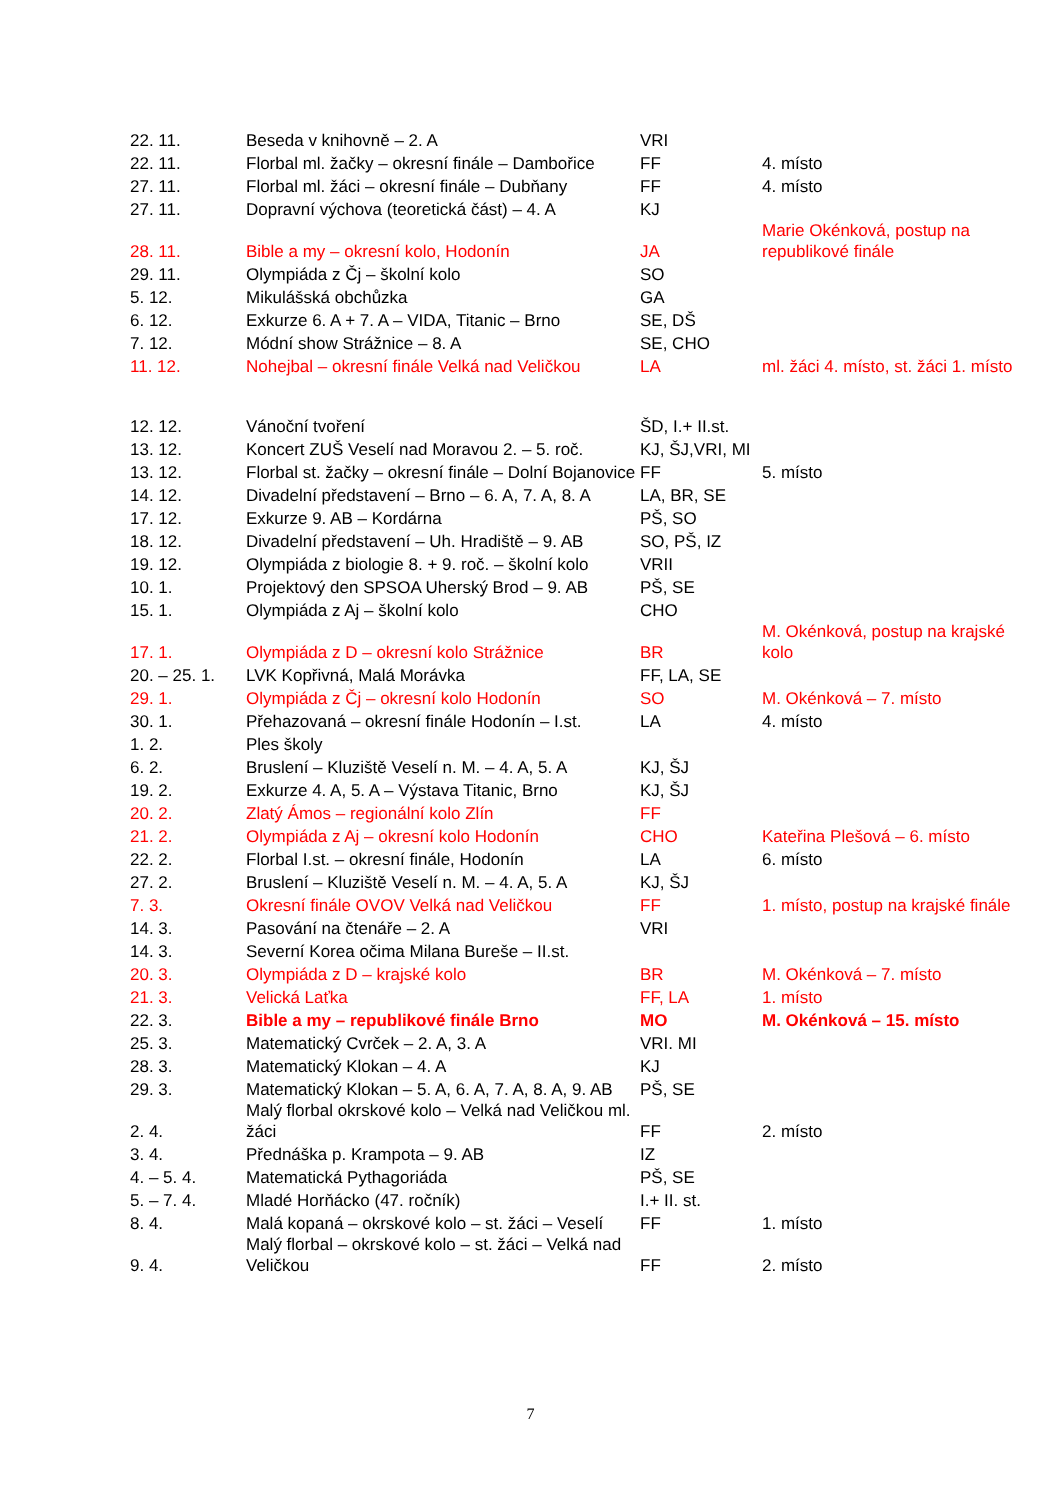| 22. 11. | Beseda v knihovně – 2. A | VRI | |
| 22. 11. | Florbal ml. žačky – okresní finále – Dambořice | FF | 4. místo |
| 27. 11. | Florbal ml. žáci – okresní finále – Dubňany | FF | 4. místo |
| 27. 11. | Dopravní výchova (teoretická část) – 4. A | KJ | |
| 28. 11. | Bible a my – okresní kolo, Hodonín | JA | Marie Okénková, postup na republikové finále |
| 29. 11. | Olympiáda z Čj – školní kolo | SO | |
| 5. 12. | Mikulášská obchůzka | GA | |
| 6. 12. | Exkurze 6. A + 7. A – VIDA, Titanic – Brno | SE, DŠ | |
| 7. 12. | Módní show Strážnice – 8. A | SE, CHO | |
| 11. 12. | Nohejbal – okresní finále Velká nad Veličkou | LA | ml. žáci 4. místo, st. žáci 1. místo |
| 12. 12. | Vánoční tvoření | ŠD, I.+ II.st. | |
| 13. 12. | Koncert ZUŠ Veselí nad Moravou 2. – 5. roč. | KJ, ŠJ,VRI, MI | |
| 13. 12. | Florbal st. žačky – okresní finále – Dolní Bojanovice | FF | 5. místo |
| 14. 12. | Divadelní představení – Brno – 6. A, 7. A, 8. A | LA, BR, SE | |
| 17. 12. | Exkurze 9. AB – Kordárna | PŠ, SO | |
| 18. 12. | Divadelní představení – Uh. Hradiště – 9. AB | SO, PŠ, IZ | |
| 19. 12. | Olympiáda z biologie 8. + 9. roč. – školní kolo | VRII | |
| 10. 1. | Projektový den SPSOA Uherský Brod – 9. AB | PŠ, SE | |
| 15. 1. | Olympiáda z Aj – školní kolo | CHO | |
| 17. 1. | Olympiáda z D – okresní kolo Strážnice | BR | M. Okénková, postup na krajské kolo |
| 20. – 25. 1. | LVK Kopřivná, Malá Morávka | FF, LA, SE | |
| 29. 1. | Olympiáda z Čj – okresní kolo Hodonín | SO | M. Okénková – 7. místo |
| 30. 1. | Přehazovaná – okresní finále Hodonín – I.st. | LA | 4. místo |
| 1. 2. | Ples školy | | |
| 6. 2. | Bruslení – Kluziště Veselí n. M. – 4. A, 5. A | KJ, ŠJ | |
| 19. 2. | Exkurze 4. A, 5. A – Výstava Titanic, Brno | KJ, ŠJ | |
| 20. 2. | Zlatý Ámos – regionální kolo Zlín | FF | |
| 21. 2. | Olympiáda z Aj – okresní kolo Hodonín | CHO | Kateřina Plešová – 6. místo |
| 22. 2. | Florbal I.st. – okresní finále, Hodonín | LA | 6. místo |
| 27. 2. | Bruslení – Kluziště Veselí n. M. – 4. A, 5. A | KJ, ŠJ | |
| 7. 3. | Okresní finále OVOV Velká nad Veličkou | FF | 1. místo, postup na krajské finále |
| 14. 3. | Pasování na čtenáře – 2. A | VRI | |
| 14. 3. | Severní Korea očima Milana Bureše – II.st. | | |
| 20. 3. | Olympiáda z D – krajské kolo | BR | M. Okénková – 7. místo |
| 21. 3. | Velická Laťka | FF, LA | 1. místo |
| 22. 3. | Bible a my – republikové finále Brno | MO | M. Okénková – 15. místo |
| 25. 3. | Matematický Cvrček – 2. A, 3. A | VRI. MI | |
| 28. 3. | Matematický Klokan – 4. A | KJ | |
| 29. 3. | Matematický Klokan – 5. A, 6. A, 7. A, 8. A, 9. AB | PŠ, SE | |
| 2. 4. | Malý florbal okrskové kolo – Velká nad Veličkou ml. žáci | FF | 2. místo |
| 3. 4. | Přednáška p. Krampota – 9. AB | IZ | |
| 4. – 5. 4. | Matematická Pythagoriáda | PŠ, SE | |
| 5. – 7. 4. | Mladé Horňácko (47. ročník) | I.+ II. st. | |
| 8. 4. | Malá kopaná – okrskové kolo – st. žáci – Veselí | FF | 1. místo |
| 9. 4. | Malý florbal – okrskové kolo – st. žáci – Velká nad Veličkou | FF | 2. místo |
7